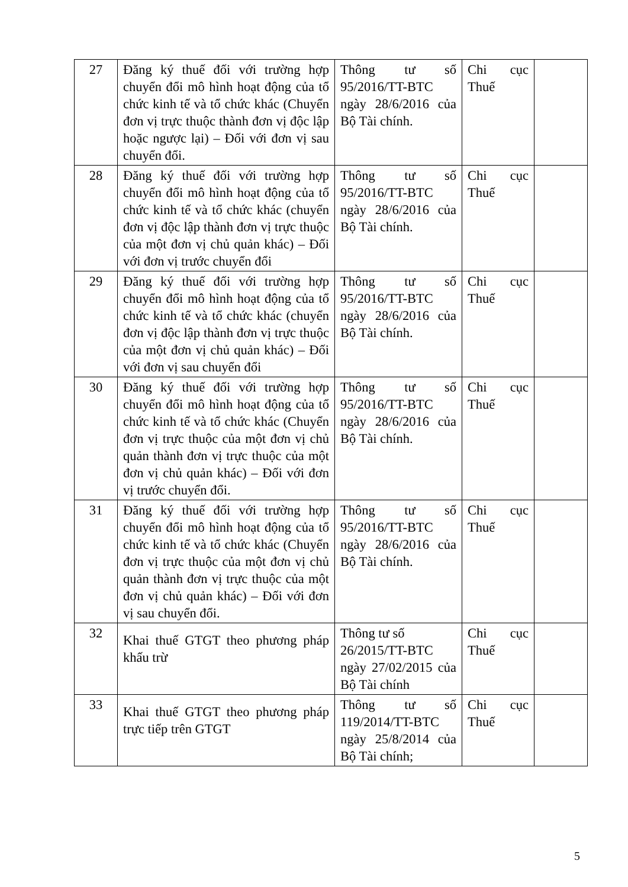| 27 | Đăng ký thuế đối với trường hợp chuyển đổi mô hình hoạt động của tổ chức kinh tế và tổ chức khác (Chuyển đơn vị trực thuộc thành đơn vị độc lập hoặc ngược lại) – Đối với đơn vị sau chuyển đổi. | Thông tư số 95/2016/TT-BTC ngày 28/6/2016 của Bộ Tài chính. | Chi cục Thuế | |
| 28 | Đăng ký thuế đối với trường hợp chuyển đổi mô hình hoạt động của tổ chức kinh tế và tổ chức khác (chuyển đơn vị độc lập thành đơn vị trực thuộc của một đơn vị chủ quản khác) – Đối với đơn vị trước chuyển đổi | Thông tư số 95/2016/TT-BTC ngày 28/6/2016 của Bộ Tài chính. | Chi cục Thuế | |
| 29 | Đăng ký thuế đối với trường hợp chuyển đổi mô hình hoạt động của tổ chức kinh tế và tổ chức khác (chuyển đơn vị độc lập thành đơn vị trực thuộc của một đơn vị chủ quản khác) – Đối với đơn vị sau chuyển đổi | Thông tư số 95/2016/TT-BTC ngày 28/6/2016 của Bộ Tài chính. | Chi cục Thuế | |
| 30 | Đăng ký thuế đối với trường hợp chuyển đổi mô hình hoạt động của tổ chức kinh tế và tổ chức khác (Chuyển đơn vị trực thuộc của một đơn vị chủ quản thành đơn vị trực thuộc của một đơn vị chủ quản khác) – Đối với đơn vị trước chuyển đổi. | Thông tư số 95/2016/TT-BTC ngày 28/6/2016 của Bộ Tài chính. | Chi cục Thuế | |
| 31 | Đăng ký thuế đối với trường hợp chuyển đổi mô hình hoạt động của tổ chức kinh tế và tổ chức khác (Chuyển đơn vị trực thuộc của một đơn vị chủ quản thành đơn vị trực thuộc của một đơn vị chủ quản khác) – Đối với đơn vị sau chuyển đổi. | Thông tư số 95/2016/TT-BTC ngày 28/6/2016 của Bộ Tài chính. | Chi cục Thuế | |
| 32 | Khai thuế GTGT theo phương pháp khấu trừ | Thông tư số 26/2015/TT-BTC ngày 27/02/2015 của Bộ Tài chính | Chi cục Thuế | |
| 33 | Khai thuế GTGT theo phương pháp trực tiếp trên GTGT | Thông tư số 119/2014/TT-BTC ngày 25/8/2014 của Bộ Tài chính; | Chi cục Thuế | |
5